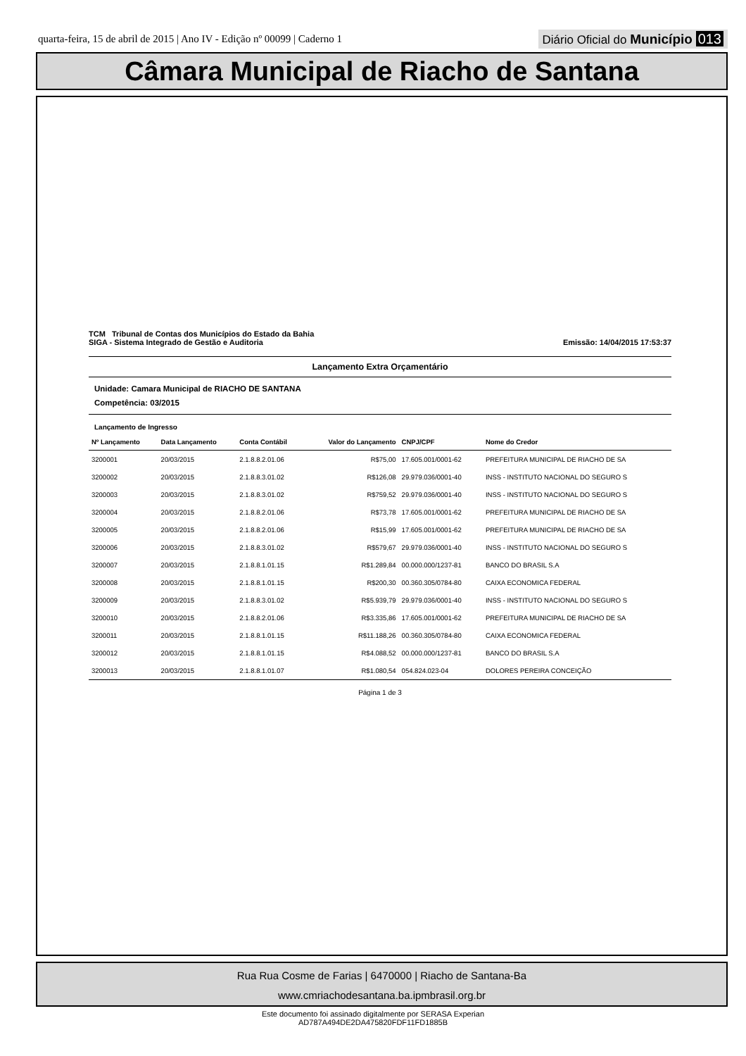quarta-feira, 15 de abril de 2015 | Ano IV - Edição nº 00099 | Caderno 1 Diário Oficial do Município 013
Câmara Municipal de Riacho de Santana
TCM Tribunal de Contas dos Municípios do Estado da Bahia
SIGA - Sistema Integrado de Gestão e Auditoria
Emissão: 14/04/2015 17:53:37
Lançamento Extra Orçamentário
Unidade: Camara Municipal de RIACHO DE SANTANA
Competência: 03/2015
Lançamento de Ingresso
| Nº Lançamento | Data Lançamento | Conta Contábil | Valor do Lançamento | CNPJ/CPF | Nome do Credor |
| --- | --- | --- | --- | --- | --- |
| 3200001 | 20/03/2015 | 2.1.8.8.2.01.06 | R$75,00 | 17.605.001/0001-62 | PREFEITURA MUNICIPAL DE RIACHO DE SA |
| 3200002 | 20/03/2015 | 2.1.8.8.3.01.02 | R$126,08 | 29.979.036/0001-40 | INSS - INSTITUTO NACIONAL DO SEGURO S |
| 3200003 | 20/03/2015 | 2.1.8.8.3.01.02 | R$759,52 | 29.979.036/0001-40 | INSS - INSTITUTO NACIONAL DO SEGURO S |
| 3200004 | 20/03/2015 | 2.1.8.8.2.01.06 | R$73,78 | 17.605.001/0001-62 | PREFEITURA MUNICIPAL DE RIACHO DE SA |
| 3200005 | 20/03/2015 | 2.1.8.8.2.01.06 | R$15,99 | 17.605.001/0001-62 | PREFEITURA MUNICIPAL DE RIACHO DE SA |
| 3200006 | 20/03/2015 | 2.1.8.8.3.01.02 | R$579,67 | 29.979.036/0001-40 | INSS - INSTITUTO NACIONAL DO SEGURO S |
| 3200007 | 20/03/2015 | 2.1.8.8.1.01.15 | R$1.289,84 | 00.000.000/1237-81 | BANCO DO BRASIL S.A |
| 3200008 | 20/03/2015 | 2.1.8.8.1.01.15 | R$200,30 | 00.360.305/0784-80 | CAIXA ECONOMICA FEDERAL |
| 3200009 | 20/03/2015 | 2.1.8.8.3.01.02 | R$5.939,79 | 29.979.036/0001-40 | INSS - INSTITUTO NACIONAL DO SEGURO S |
| 3200010 | 20/03/2015 | 2.1.8.8.2.01.06 | R$3.335,86 | 17.605.001/0001-62 | PREFEITURA MUNICIPAL DE RIACHO DE SA |
| 3200011 | 20/03/2015 | 2.1.8.8.1.01.15 | R$11.188,26 | 00.360.305/0784-80 | CAIXA ECONOMICA FEDERAL |
| 3200012 | 20/03/2015 | 2.1.8.8.1.01.15 | R$4.088,52 | 00.000.000/1237-81 | BANCO DO BRASIL S.A |
| 3200013 | 20/03/2015 | 2.1.8.8.1.01.07 | R$1.080,54 | 054.824.023-04 | DOLORES PEREIRA CONCEIÇÃO |
Página 1 de 3
Rua Rua Cosme de Farias | 6470000 | Riacho de Santana-Ba
www.cmriachodesantana.ba.ipmbrasil.org.br
Este documento foi assinado digitalmente por SERASA Experian
AD787A494DE2DA475820FDF11FD1885B